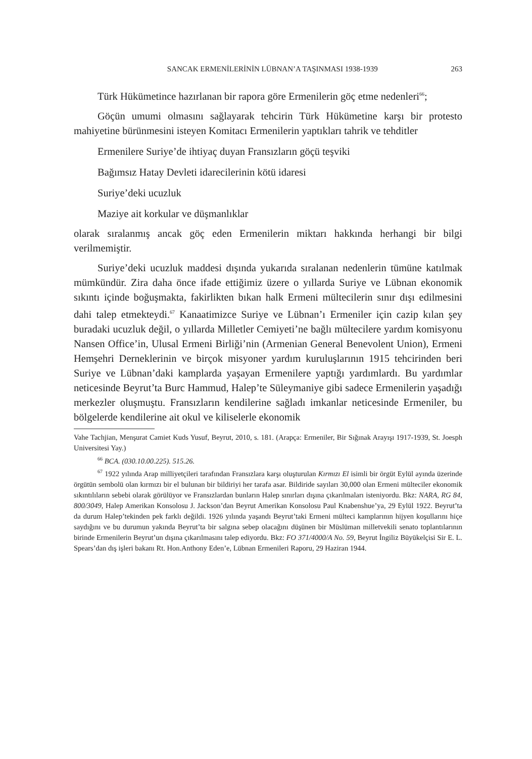SANCAK ERMENİLERİNİN LÜBNAN’A TAŞINMASI 1938-1939 263
Türk Hükümetince hazırlanan bir rapora göre Ermenilerin göç etme nedenleri<sup>66</sup>;
Göçün umumi olmasını sağlayarak tehcirin Türk Hükümetine karşı bir protesto mahiyetine bürünmesini isteyen Komitacı Ermenilerin yaptıkları tahrik ve tehditler
Ermenilere Suriye’de ihtiyaç duyan Fransızların göçü teşviki
Bağımsız Hatay Devleti idarecilerinin kötü idaresi
Suriye’deki ucuzluk
Maziye ait korkular ve düşmanlıklar
olarak sıralanmış ancak göç eden Ermenilerin miktarı hakkında herhangi bir bilgi verilmemiştir.
Suriye’deki ucuzluk maddesi dışında yukarıda sıralanan nedenlerin tümüne katılmak mümkündür. Zira daha önce ifade ettiğimiz üzere o yıllarda Suriye ve Lübnan ekonomik sıkıntı içinde boğuşmakta, fakirlikten bıkan halk Ermeni mültecilerin sınır dışı edilmesini dahi talep etmekteydi.<sup>67</sup> Kanaatimizce Suriye ve Lübnan’ı Ermeniler için cazip kılan şey buradaki ucuzluk değil, o yıllarda Milletler Cemiyeti’ne bağlı mültecilere yardım komisyonu Nansen Office’in, Ulusal Ermeni Birliği’nin (Armenian General Benevolent Union), Ermeni Hemşehri Derneklerinin ve birçok misyoner yardım kuruluşlarının 1915 tehcirinden beri Suriye ve Lübnan’daki kamplarda yaşayan Ermenilere yaptığı yardımlardı. Bu yardımlar neticesinde Beyrut’ta Burc Hammud, Halep’te Süleymaniye gibi sadece Ermenilerin yaşadığı merkezler oluşmuştu. Fransızların kendilerine sağladı imkanlar neticesinde Ermeniler, bu bölgelerde kendilerine ait okul ve kiliselerle ekonomik
Vahe Tachjian, Menşurat Camiet Kuds Yusuf, Beyrut, 2010, s. 181. (Arapça: Ermeniler, Bir Sığınak Arayışı 1917-1939, St. Joesph Universitesi Yay.)
<sup>66</sup> BCA. (030.10.00.225). 515.26.
<sup>67</sup> 1922 yılında Arap milliyetçileri tarafından Fransızlara karşı oluşturulan Kırmızı El isimli bir örgüt Eylül ayında üzerinde örgütün sembolü olan kırmızı bir el bulunan bir bildiriyi her tarafa asar. Bildiride sayıları 30,000 olan Ermeni mülteciler ekonomik sıkıntılıların sebebi olarak görülüyor ve Fransızlardan bunların Halep sınırları dışına çıkarılmaları isteniyordu. Bkz: NARA, RG 84, 800/3049, Halep Amerikan Konsolosu J. Jackson’dan Beyrut Amerikan Konsolosu Paul Knabenshue’ya, 29 Eylül 1922. Beyrut’ta da durum Halep’tekinden pek farklı değildi. 1926 yılında yaşandı Beyrut’taki Ermeni mülteci kamplarının hijyen koşullarını hiçe saydığını ve bu durumun yakında Beyrut’ta bir salgına sebep olacağını düşünen bir Müslüman milletvekili senato toplantılarının birinde Ermenilerin Beyrut’un dışına çıkarılmasını talep ediyordu. Bkz: FO 371/4000/A No. 59, Beyrut İngiliz Büyükelçisi Sir E. L. Spears’dan dış işleri bakanı Rt. Hon.Anthony Eden’e, Lübnan Ermenileri Raporu, 29 Haziran 1944.